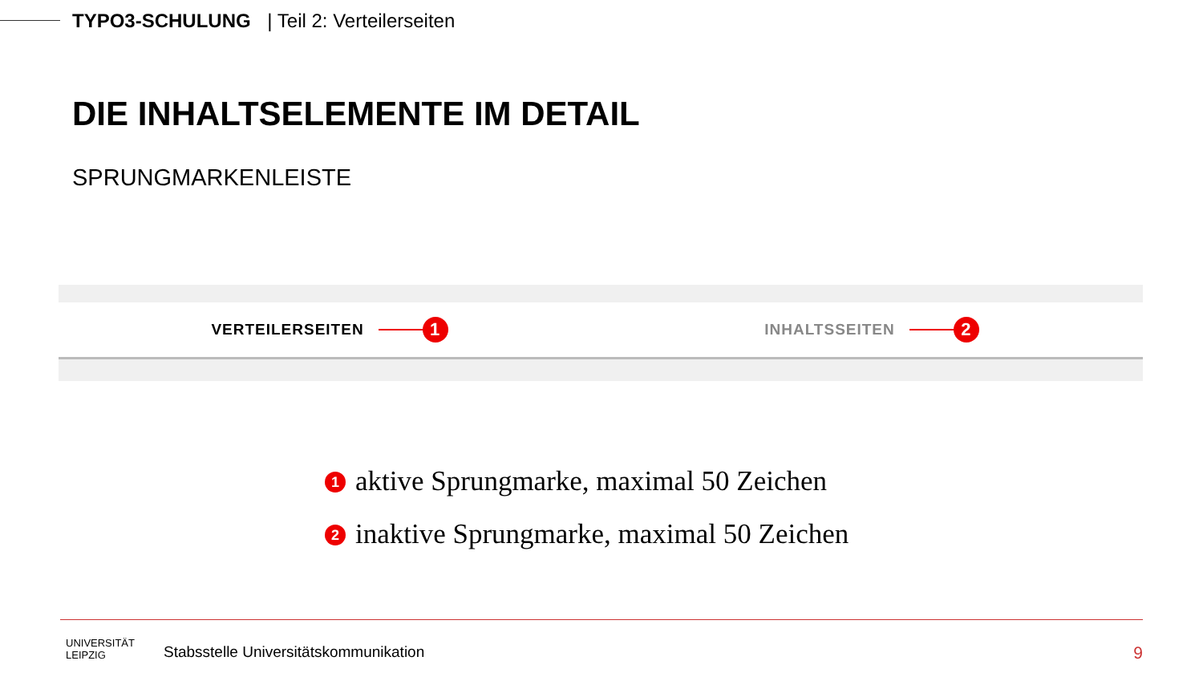TYPO3-SCHULUNG | Teil 2: Verteilerseiten
DIE INHALTSELEMENTE IM DETAIL
SPRUNGMARKENLEISTE
VERTEILERSEITEN 1
INHALTSSEITEN 2
1 aktive Sprungmarke, maximal 50 Zeichen
2 inaktive Sprungmarke, maximal 50 Zeichen
UNIVERSITÄT
LEIPZIG
Stabsstelle Universitätskommunikation
9